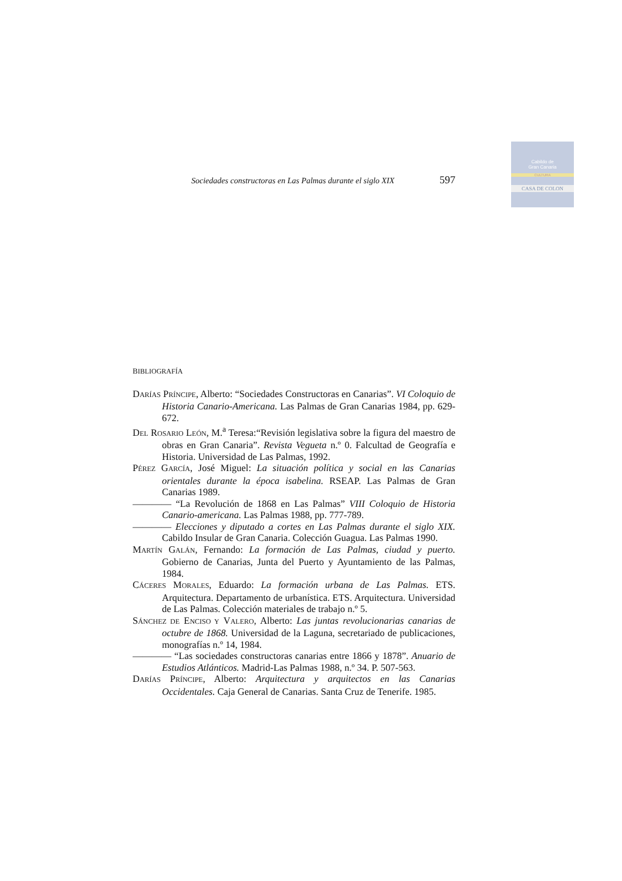Cabildo de
Gran Canaria
CULTURA
CASA DE COLON
Sociedades constructoras en Las Palmas durante el siglo XIX 597
BIBLIOGRAFÍA
DARÍAS PRÍNCIPE, Alberto: “Sociedades Constructoras en Canarias”. VI Coloquio de Historia Canario-Americana. Las Palmas de Gran Canarias 1984, pp. 629-672.
DEL ROSARIO LEÓN, M.<sup>a</sup> Teresa:“Revisión legislativa sobre la figura del maestro de obras en Gran Canaria”. Revista Vegueta n.º 0. Falcultad de Geografía e Historia. Universidad de Las Palmas, 1992.
PÉREZ GARCÍA, José Miguel: La situación política y social en las Canarias orientales durante la época isabelina. RSEAP. Las Palmas de Gran Canarias 1989.
———— “La Revolución de 1868 en Las Palmas” VIII Coloquio de Historia Canario-americana. Las Palmas 1988, pp. 777-789.
———— Elecciones y diputado a cortes en Las Palmas durante el siglo XIX. Cabildo Insular de Gran Canaria. Colección Guagua. Las Palmas 1990.
MARTÍN GALÁN, Fernando: La formación de Las Palmas, ciudad y puerto. Gobierno de Canarias, Junta del Puerto y Ayuntamiento de las Palmas, 1984.
CÁCERES MORALES, Eduardo: La formación urbana de Las Palmas. ETS. Arquitectura. Departamento de urbanística. ETS. Arquitectura. Universidad de Las Palmas. Colección materiales de trabajo n.º 5.
SÁNCHEZ DE ENCISO Y VALERO, Alberto: Las juntas revolucionarias canarias de octubre de 1868. Universidad de la Laguna, secretariado de publicaciones, monografías n.º 14, 1984.
———— “Las sociedades constructoras canarias entre 1866 y 1878”. Anuario de Estudios Atlánticos. Madrid-Las Palmas 1988, n.º 34. P. 507-563.
DARÍAS PRÍNCIPE, Alberto: Arquitectura y arquitectos en las Canarias Occidentales. Caja General de Canarias. Santa Cruz de Tenerife. 1985.